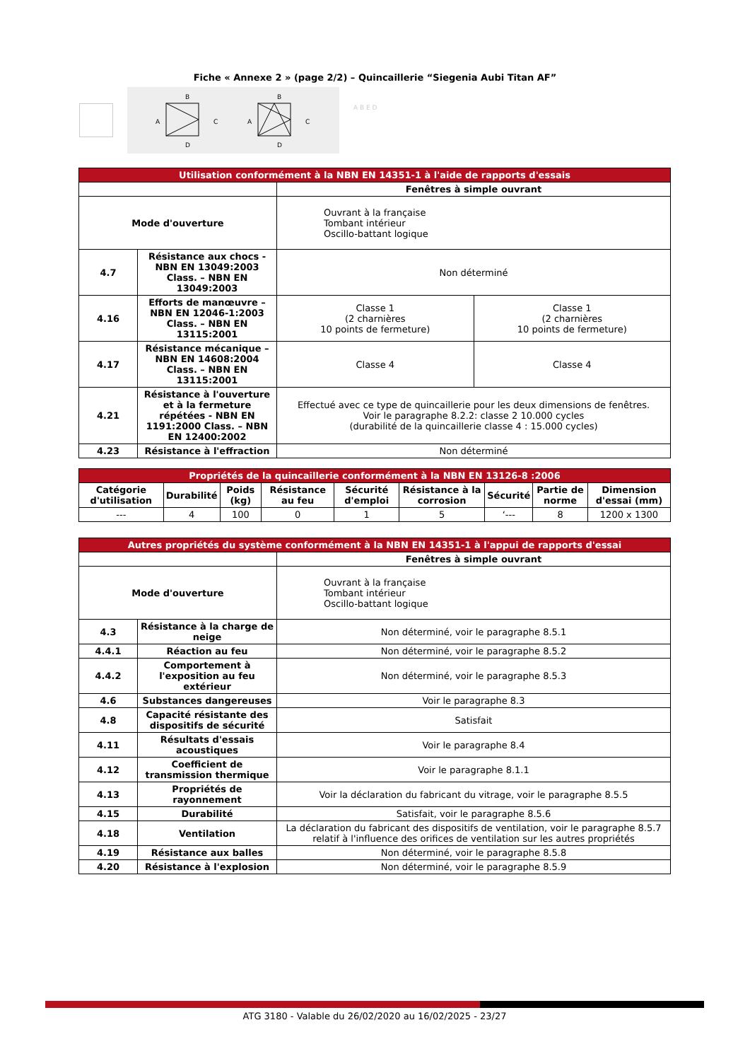Fiche « Annexe 2 » (page 2/2) – Quincaillerie “Siegenia Aubi Titan AF”
B
A
C
D
B
A
C
D
A B E D
| Utilisation conformément à la NBN EN 14351-1 à l'aide de rapports d'essais | | | |
| --- | --- | --- | --- |
| | | Fenêtres à simple ouvrant | |
| Mode d'ouverture | | Ouvrant à la française Tombant intérieur Oscillo-battant logique | |
| 4.7 | Résistance aux chocs - NBN EN 13049:2003 Class. – NBN EN 13049:2003 | Non déterminé | |
| 4.16 | Efforts de manœuvre – NBN EN 12046-1:2003 Class. – NBN EN 13115:2001 | Classe 1 (2 charnières 10 points de fermeture) | Classe 1 (2 charnières 10 points de fermeture) |
| 4.17 | Résistance mécanique – NBN EN 14608:2004 Class. – NBN EN 13115:2001 | Classe 4 | Classe 4 |
| 4.21 | Résistance à l'ouverture et à la fermeture répétées - NBN EN 1191:2000 Class. – NBN EN 12400:2002 | Effectué avec ce type de quincaillerie pour les deux dimensions de fenêtres. Voir le paragraphe 8.2.2: classe 2 10.000 cycles (durabilité de la quincaillerie classe 4 : 15.000 cycles) | |
| 4.23 | Résistance à l'effraction | Non déterminé | |
| Propriétés de la quincaillerie conformément à la NBN EN 13126-8 :2006 | | | | | | | | |
| --- | --- | --- | --- | --- | --- | --- | --- | --- |
| Catégorie d'utilisation | Durabilité | Poids (kg) | Résistance au feu | Sécurité d'emploi | Résistance à la corrosion | Sécurité | Partie de norme | Dimension d'essai (mm) |
| --- | 4 | 100 | 0 | 1 | 5 | ‘--- | 8 | 1200 x 1300 |
| Autres propriétés du système conformément à la NBN EN 14351-1 à l'appui de rapports d'essai | | |
| --- | --- | --- |
| | | Fenêtres à simple ouvrant |
| Mode d'ouverture | | Ouvrant à la française Tombant intérieur Oscillo-battant logique |
| 4.3 | Résistance à la charge de neige | Non déterminé, voir le paragraphe 8.5.1 |
| 4.4.1 | Réaction au feu | Non déterminé, voir le paragraphe 8.5.2 |
| 4.4.2 | Comportement à l'exposition au feu extérieur | Non déterminé, voir le paragraphe 8.5.3 |
| 4.6 | Substances dangereuses | Voir le paragraphe 8.3 |
| 4.8 | Capacité résistante des dispositifs de sécurité | Satisfait |
| 4.11 | Résultats d'essais acoustiques | Voir le paragraphe 8.4 |
| 4.12 | Coefficient de transmission thermique | Voir le paragraphe 8.1.1 |
| 4.13 | Propriétés de rayonnement | Voir la déclaration du fabricant du vitrage, voir le paragraphe 8.5.5 |
| 4.15 | Durabilité | Satisfait, voir le paragraphe 8.5.6 |
| 4.18 | Ventilation | La déclaration du fabricant des dispositifs de ventilation, voir le paragraphe 8.5.7 relatif à l'influence des orifices de ventilation sur les autres propriétés |
| 4.19 | Résistance aux balles | Non déterminé, voir le paragraphe 8.5.8 |
| 4.20 | Résistance à l'explosion | Non déterminé, voir le paragraphe 8.5.9 |
ATG 3180 - Valable du 26/02/2020 au 16/02/2025 - 23/27